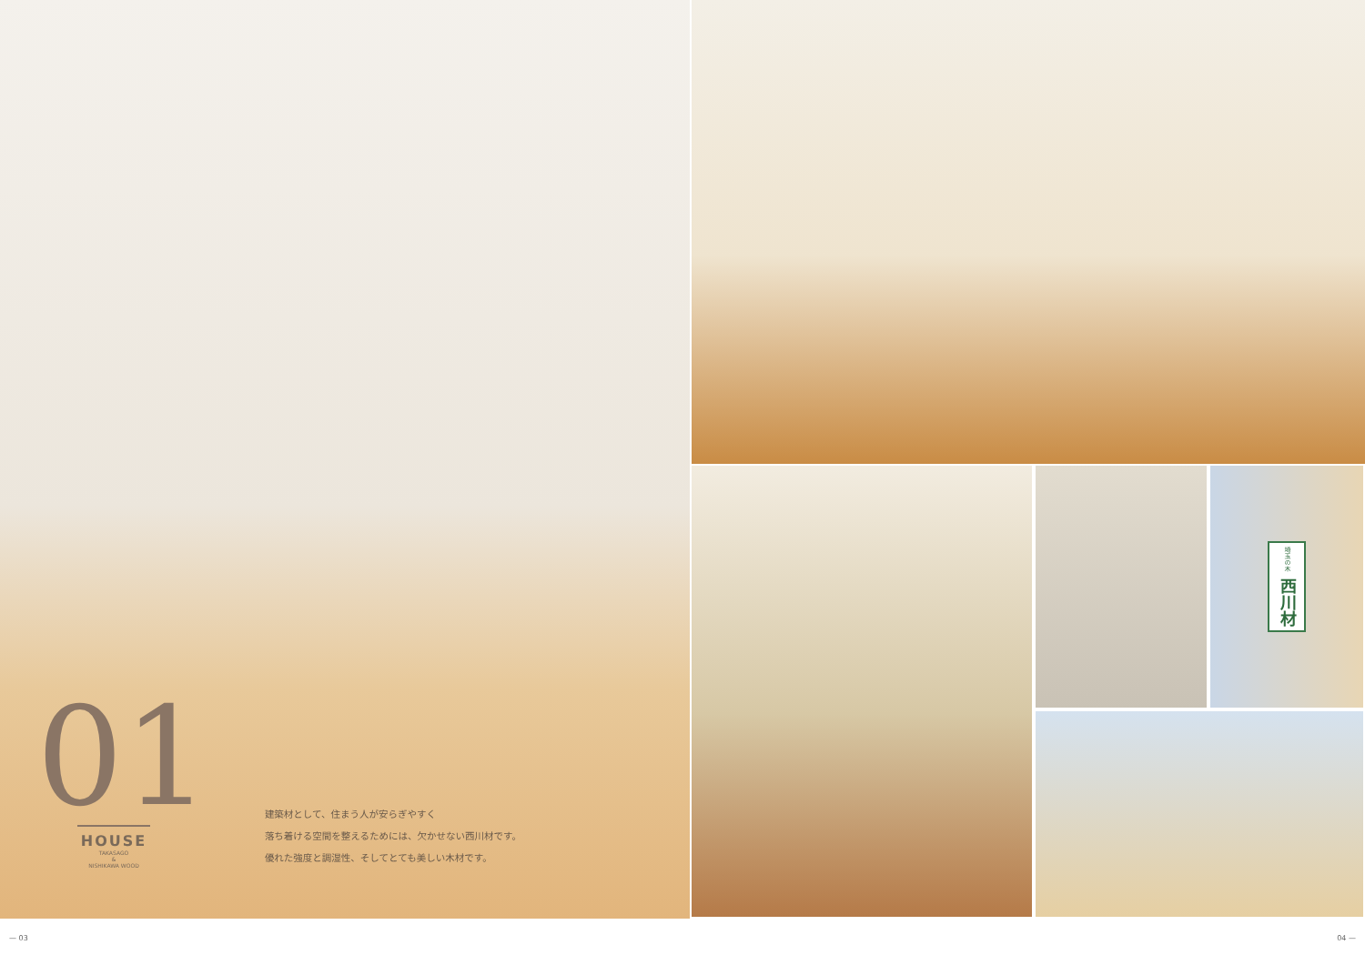01
HOUSE
TAKASAGO
&
NISHIKAWA WOOD
建築材として、住まう人が安らぎやすく
落ち着ける空間を整えるためには、欠かせない西川材です。
優れた強度と調湿性、そしてとても美しい木材です。
埼玉の木 西川材
— 03 04 —